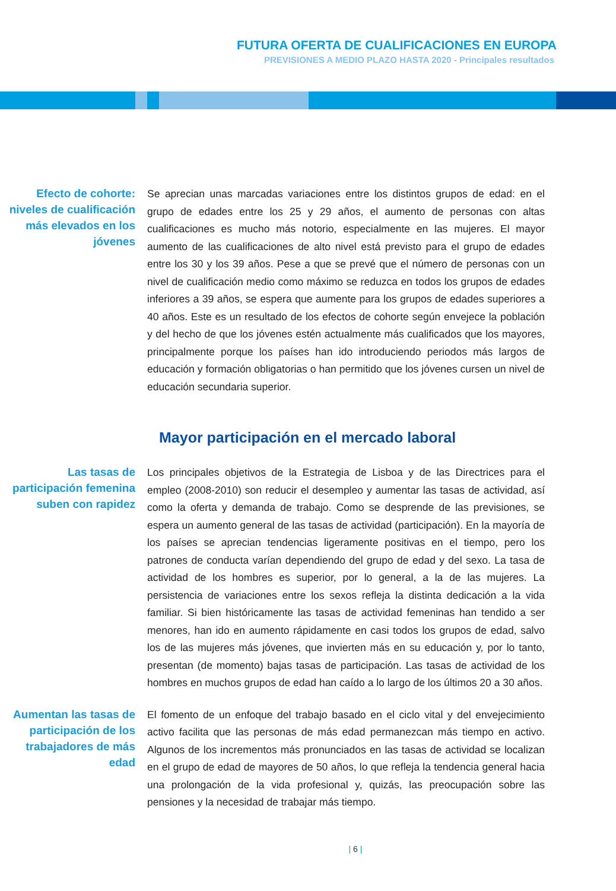FUTURA OFERTA DE CUALIFICACIONES EN EUROPA
PREVISIONES A MEDIO PLAZO HASTA 2020 - Principales resultados
Efecto de cohorte: niveles de cualificación más elevados en los jóvenes
Se aprecian unas marcadas variaciones entre los distintos grupos de edad: en el grupo de edades entre los 25 y 29 años, el aumento de personas con altas cualificaciones es mucho más notorio, especialmente en las mujeres. El mayor aumento de las cualificaciones de alto nivel está previsto para el grupo de edades entre los 30 y los 39 años. Pese a que se prevé que el número de personas con un nivel de cualificación medio como máximo se reduzca en todos los grupos de edades inferiores a 39 años, se espera que aumente para los grupos de edades superiores a 40 años. Este es un resultado de los efectos de cohorte según envejece la población y del hecho de que los jóvenes estén actualmente más cualificados que los mayores, principalmente porque los países han ido introduciendo periodos más largos de educación y formación obligatorias o han permitido que los jóvenes cursen un nivel de educación secundaria superior.
Mayor participación en el mercado laboral
Las tasas de participación femenina suben con rapidez
Los principales objetivos de la Estrategia de Lisboa y de las Directrices para el empleo (2008-2010) son reducir el desempleo y aumentar las tasas de actividad, así como la oferta y demanda de trabajo. Como se desprende de las previsiones, se espera un aumento general de las tasas de actividad (participación). En la mayoría de los países se aprecian tendencias ligeramente positivas en el tiempo, pero los patrones de conducta varían dependiendo del grupo de edad y del sexo. La tasa de actividad de los hombres es superior, por lo general, a la de las mujeres. La persistencia de variaciones entre los sexos refleja la distinta dedicación a la vida familiar. Si bien históricamente las tasas de actividad femeninas han tendido a ser menores, han ido en aumento rápidamente en casi todos los grupos de edad, salvo los de las mujeres más jóvenes, que invierten más en su educación y, por lo tanto, presentan (de momento) bajas tasas de participación. Las tasas de actividad de los hombres en muchos grupos de edad han caído a lo largo de los últimos 20 a 30 años.
Aumentan las tasas de participación de los trabajadores de más edad
El fomento de un enfoque del trabajo basado en el ciclo vital y del envejecimiento activo facilita que las personas de más edad permanezcan más tiempo en activo. Algunos de los incrementos más pronunciados en las tasas de actividad se localizan en el grupo de edad de mayores de 50 años, lo que refleja la tendencia general hacia una prolongación de la vida profesional y, quizás, las preocupación sobre las pensiones y la necesidad de trabajar más tiempo.
| 6 |